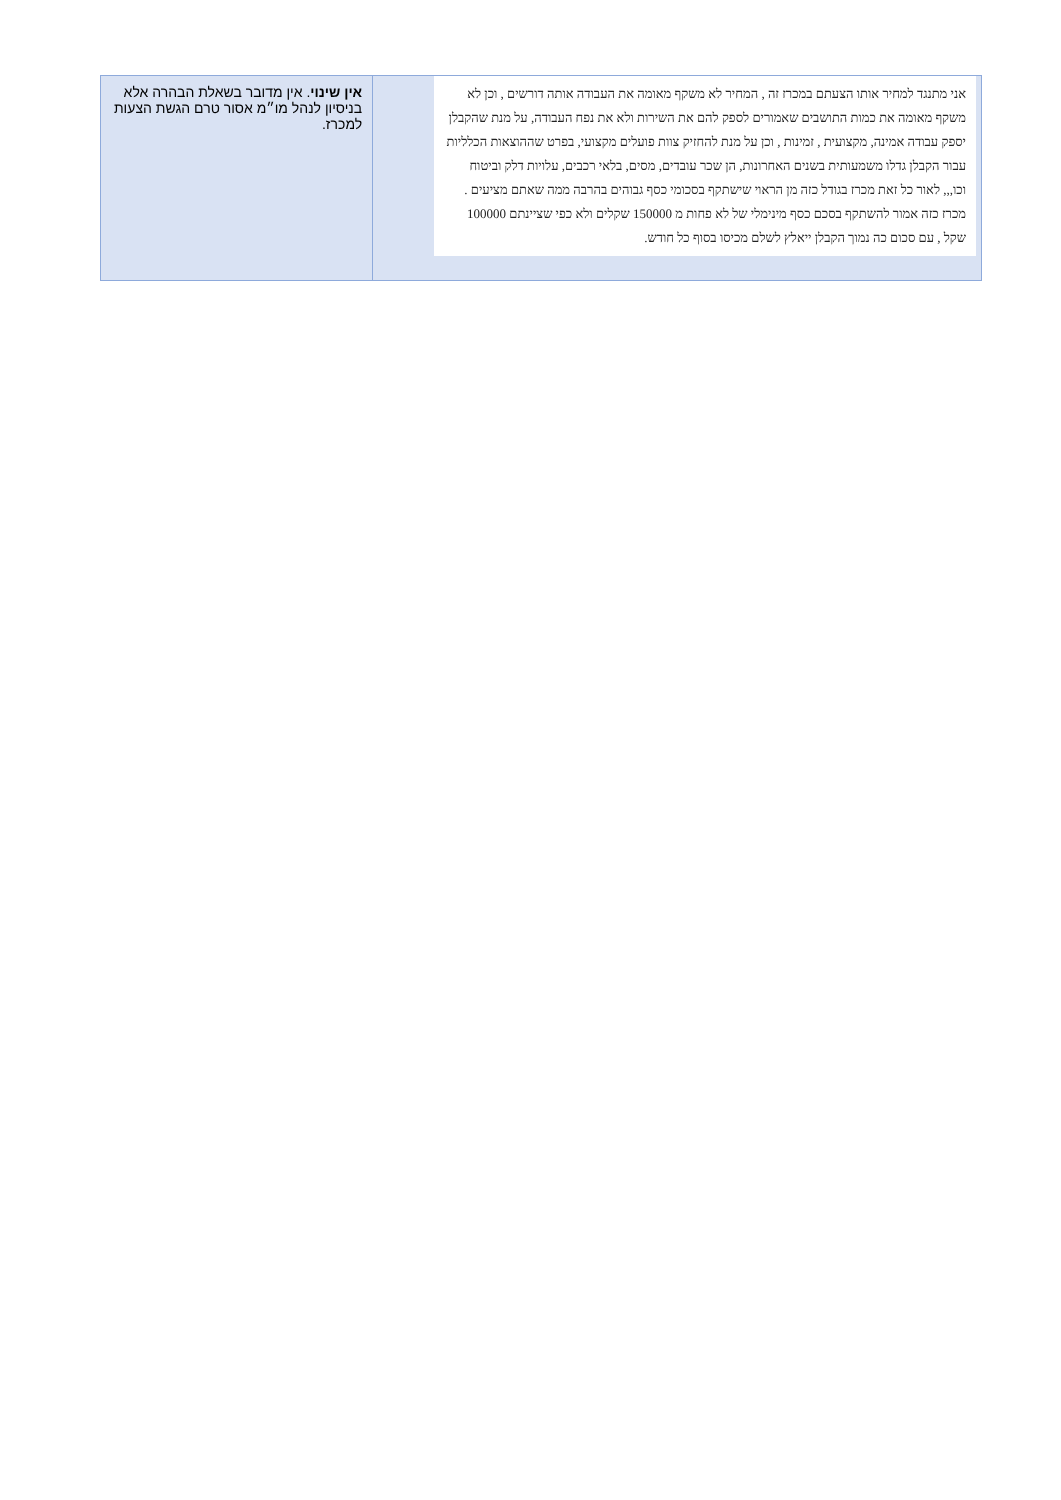| אני מתנגד למחיר אותו הצעתם במכרז זה , המחיר לא משקף מאומה את העבודה אותה דורשים , וכן לא משקף מאומה את כמות התושבים שאמורים לספק להם את השירות ולא את נפח העבודה, על מנת שהקבלן יספק עבודה אמינה, מקצועית , זמינות , וכן על מנת להחזיק צוות פועלים מקצועי, בפרט שההוצאות הכלליות עבור הקבלן גדלו משמעותית בשנים האחרונות, הן שכר עובדים, מסים, בלאי רכבים, עלויות דלק וביטוח וכו,,, לאור כל זאת מכרז בגודל כזה מן הראוי שישתקף בסכומי כסף גבוהים בהרבה ממה שאתם מציעים . מכרז כזה אמור להשתקף בסכם כסף מינימלי של לא פחות מ 150000 שקלים ולא כפי שציינתם 100000 שקל , עם סכום כה נמוך הקבלן ייאלץ לשלם מכיסו בסוף כל חודש. | אין שינוי . אין מדובר בשאלת הבהרה אלא בניסיון לנהל מו״מ אסור טרם הגשת הצעות למכרז. |